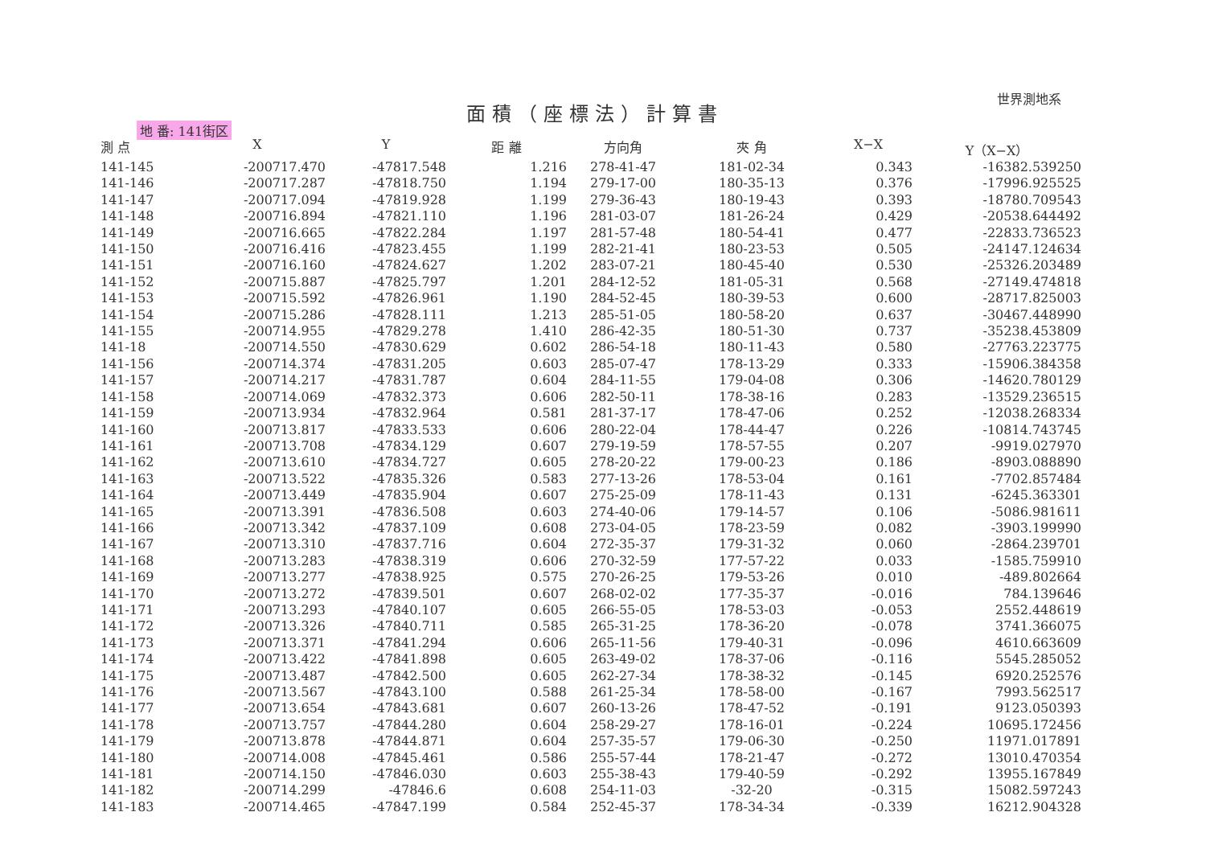世界測地系
面積（座標法）計算書
地 番: 141街区
| 測 点 | X | Y | 距 離 | 方向角 | 夾 角 | X−X | Y（X−X） |
| --- | --- | --- | --- | --- | --- | --- | --- |
| 141-145 | -200717.470 | -47817.548 | 1.216 | 278-41-47 | 181-02-34 | 0.343 | -16382.539250 |
| 141-146 | -200717.287 | -47818.750 | 1.194 | 279-17-00 | 180-35-13 | 0.376 | -17996.925525 |
| 141-147 | -200717.094 | -47819.928 | 1.199 | 279-36-43 | 180-19-43 | 0.393 | -18780.709543 |
| 141-148 | -200716.894 | -47821.110 | 1.196 | 281-03-07 | 181-26-24 | 0.429 | -20538.644492 |
| 141-149 | -200716.665 | -47822.284 | 1.197 | 281-57-48 | 180-54-41 | 0.477 | -22833.736523 |
| 141-150 | -200716.416 | -47823.455 | 1.199 | 282-21-41 | 180-23-53 | 0.505 | -24147.124634 |
| 141-151 | -200716.160 | -47824.627 | 1.202 | 283-07-21 | 180-45-40 | 0.530 | -25326.203489 |
| 141-152 | -200715.887 | -47825.797 | 1.201 | 284-12-52 | 181-05-31 | 0.568 | -27149.474818 |
| 141-153 | -200715.592 | -47826.961 | 1.190 | 284-52-45 | 180-39-53 | 0.600 | -28717.825003 |
| 141-154 | -200715.286 | -47828.111 | 1.213 | 285-51-05 | 180-58-20 | 0.637 | -30467.448990 |
| 141-155 | -200714.955 | -47829.278 | 1.410 | 286-42-35 | 180-51-30 | 0.737 | -35238.453809 |
| 141-18 | -200714.550 | -47830.629 | 0.602 | 286-54-18 | 180-11-43 | 0.580 | -27763.223775 |
| 141-156 | -200714.374 | -47831.205 | 0.603 | 285-07-47 | 178-13-29 | 0.333 | -15906.384358 |
| 141-157 | -200714.217 | -47831.787 | 0.604 | 284-11-55 | 179-04-08 | 0.306 | -14620.780129 |
| 141-158 | -200714.069 | -47832.373 | 0.606 | 282-50-11 | 178-38-16 | 0.283 | -13529.236515 |
| 141-159 | -200713.934 | -47832.964 | 0.581 | 281-37-17 | 178-47-06 | 0.252 | -12038.268334 |
| 141-160 | -200713.817 | -47833.533 | 0.606 | 280-22-04 | 178-44-47 | 0.226 | -10814.743745 |
| 141-161 | -200713.708 | -47834.129 | 0.607 | 279-19-59 | 178-57-55 | 0.207 | -9919.027970 |
| 141-162 | -200713.610 | -47834.727 | 0.605 | 278-20-22 | 179-00-23 | 0.186 | -8903.088890 |
| 141-163 | -200713.522 | -47835.326 | 0.583 | 277-13-26 | 178-53-04 | 0.161 | -7702.857484 |
| 141-164 | -200713.449 | -47835.904 | 0.607 | 275-25-09 | 178-11-43 | 0.131 | -6245.363301 |
| 141-165 | -200713.391 | -47836.508 | 0.603 | 274-40-06 | 179-14-57 | 0.106 | -5086.981611 |
| 141-166 | -200713.342 | -47837.109 | 0.608 | 273-04-05 | 178-23-59 | 0.082 | -3903.199990 |
| 141-167 | -200713.310 | -47837.716 | 0.604 | 272-35-37 | 179-31-32 | 0.060 | -2864.239701 |
| 141-168 | -200713.283 | -47838.319 | 0.606 | 270-32-59 | 177-57-22 | 0.033 | -1585.759910 |
| 141-169 | -200713.277 | -47838.925 | 0.575 | 270-26-25 | 179-53-26 | 0.010 | -489.802664 |
| 141-170 | -200713.272 | -47839.501 | 0.607 | 268-02-02 | 177-35-37 | -0.016 | 784.139646 |
| 141-171 | -200713.293 | -47840.107 | 0.605 | 266-55-05 | 178-53-03 | -0.053 | 2552.448619 |
| 141-172 | -200713.326 | -47840.711 | 0.585 | 265-31-25 | 178-36-20 | -0.078 | 3741.366075 |
| 141-173 | -200713.371 | -47841.294 | 0.606 | 265-11-56 | 179-40-31 | -0.096 | 4610.663609 |
| 141-174 | -200713.422 | -47841.898 | 0.605 | 263-49-02 | 178-37-06 | -0.116 | 5545.285052 |
| 141-175 | -200713.487 | -47842.500 | 0.605 | 262-27-34 | 178-38-32 | -0.145 | 6920.252576 |
| 141-176 | -200713.567 | -47843.100 | 0.588 | 261-25-34 | 178-58-00 | -0.167 | 7993.562517 |
| 141-177 | -200713.654 | -47843.681 | 0.607 | 260-13-26 | 178-47-52 | -0.191 | 9123.050393 |
| 141-178 | -200713.757 | -47844.280 | 0.604 | 258-29-27 | 178-16-01 | -0.224 | 10695.172456 |
| 141-179 | -200713.878 | -47844.871 | 0.604 | 257-35-57 | 179-06-30 | -0.250 | 11971.017891 |
| 141-180 | -200714.008 | -47845.461 | 0.586 | 255-57-44 | 178-21-47 | -0.272 | 13010.470354 |
| 141-181 | -200714.150 | -47846.030 | 0.603 | 255-38-43 | 179-40-59 | -0.292 | 13955.167849 |
| 141-182 | -200714.299 | -47846.6 | 0.608 | 254-11-03 | -32-20 | -0.315 | 15082.597243 |
| 141-183 | -200714.465 | -47847.199 | 0.584 | 252-45-37 | 178-34-34 | -0.339 | 16212.904328 |